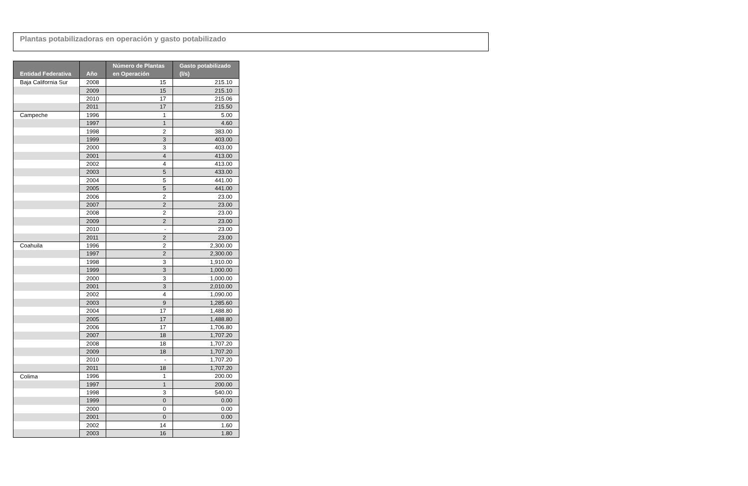Plantas potabilizadoras en operación y gasto potabilizado
| Entidad Federativa | Año | Número de Plantas en Operación | Gasto potabilizado (l/s) |
| --- | --- | --- | --- |
| Baja California Sur | 2008 | 15 | 215.10 |
| | 2009 | 15 | 215.10 |
| | 2010 | 17 | 215.06 |
| | 2011 | 17 | 215.50 |
| Campeche | 1996 | 1 | 5.00 |
| | 1997 | 1 | 4.60 |
| | 1998 | 2 | 383.00 |
| | 1999 | 3 | 403.00 |
| | 2000 | 3 | 403.00 |
| | 2001 | 4 | 413.00 |
| | 2002 | 4 | 413.00 |
| | 2003 | 5 | 433.00 |
| | 2004 | 5 | 441.00 |
| | 2005 | 5 | 441.00 |
| | 2006 | 2 | 23.00 |
| | 2007 | 2 | 23.00 |
| | 2008 | 2 | 23.00 |
| | 2009 | 2 | 23.00 |
| | 2010 | - | 23.00 |
| | 2011 | 2 | 23.00 |
| Coahuila | 1996 | 2 | 2,300.00 |
| | 1997 | 2 | 2,300.00 |
| | 1998 | 3 | 1,910.00 |
| | 1999 | 3 | 1,000.00 |
| | 2000 | 3 | 1,000.00 |
| | 2001 | 3 | 2,010.00 |
| | 2002 | 4 | 1,090.00 |
| | 2003 | 9 | 1,285.60 |
| | 2004 | 17 | 1,488.80 |
| | 2005 | 17 | 1,488.80 |
| | 2006 | 17 | 1,706.80 |
| | 2007 | 18 | 1,707.20 |
| | 2008 | 18 | 1,707.20 |
| | 2009 | 18 | 1,707.20 |
| | 2010 | - | 1,707.20 |
| | 2011 | 18 | 1,707.20 |
| Colima | 1996 | 1 | 200.00 |
| | 1997 | 1 | 200.00 |
| | 1998 | 3 | 540.00 |
| | 1999 | 0 | 0.00 |
| | 2000 | 0 | 0.00 |
| | 2001 | 0 | 0.00 |
| | 2002 | 14 | 1.60 |
| | 2003 | 16 | 1.80 |